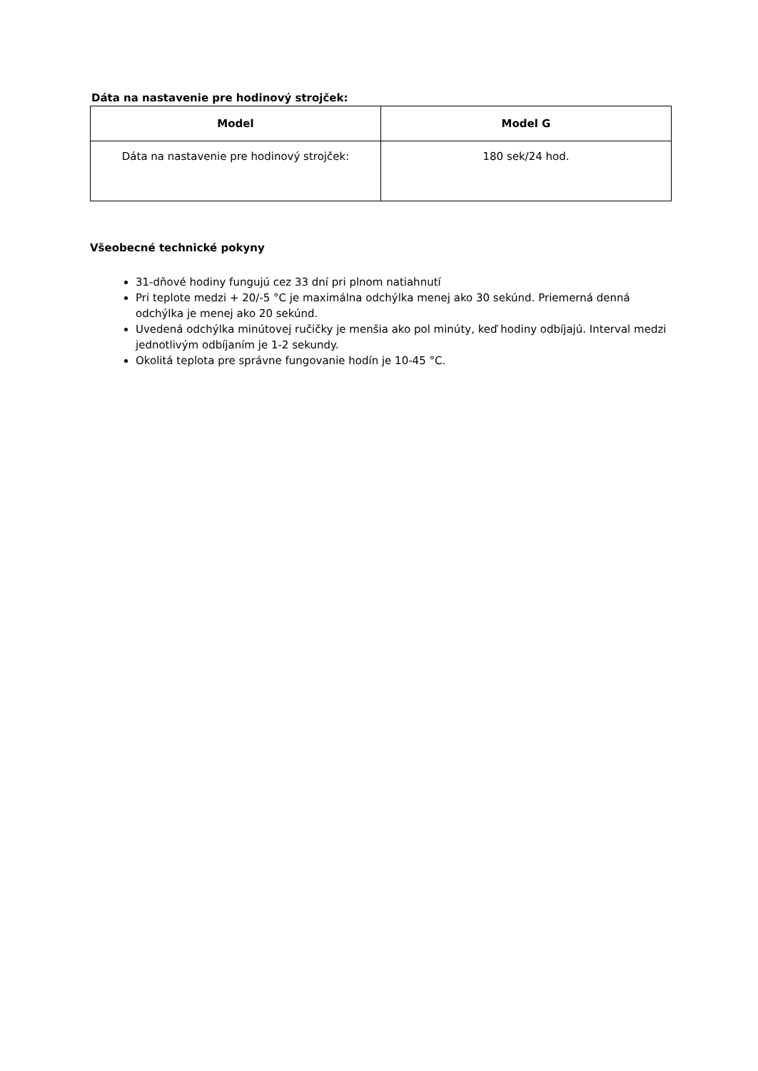Dáta na nastavenie pre hodinový strojček:
| Model | Model G |
| --- | --- |
| Dáta na nastavenie pre hodinový strojček: | 180 sek/24 hod. |
Všeobecné technické pokyny
31-dňové hodiny fungujú cez 33 dní pri plnom natiahnutí
Pri teplote medzi + 20/-5 °C je maximálna odchýlka menej ako 30 sekúnd. Priemerná denná odchýlka je menej ako 20 sekúnd.
Uvedená odchýlka minútovej ručičky je menšia ako pol minúty, keď hodiny odbíjajú. Interval medzi jednotlivým odbíjaním je 1-2 sekundy.
Okolitá teplota pre správne fungovanie hodín je 10-45 °C.